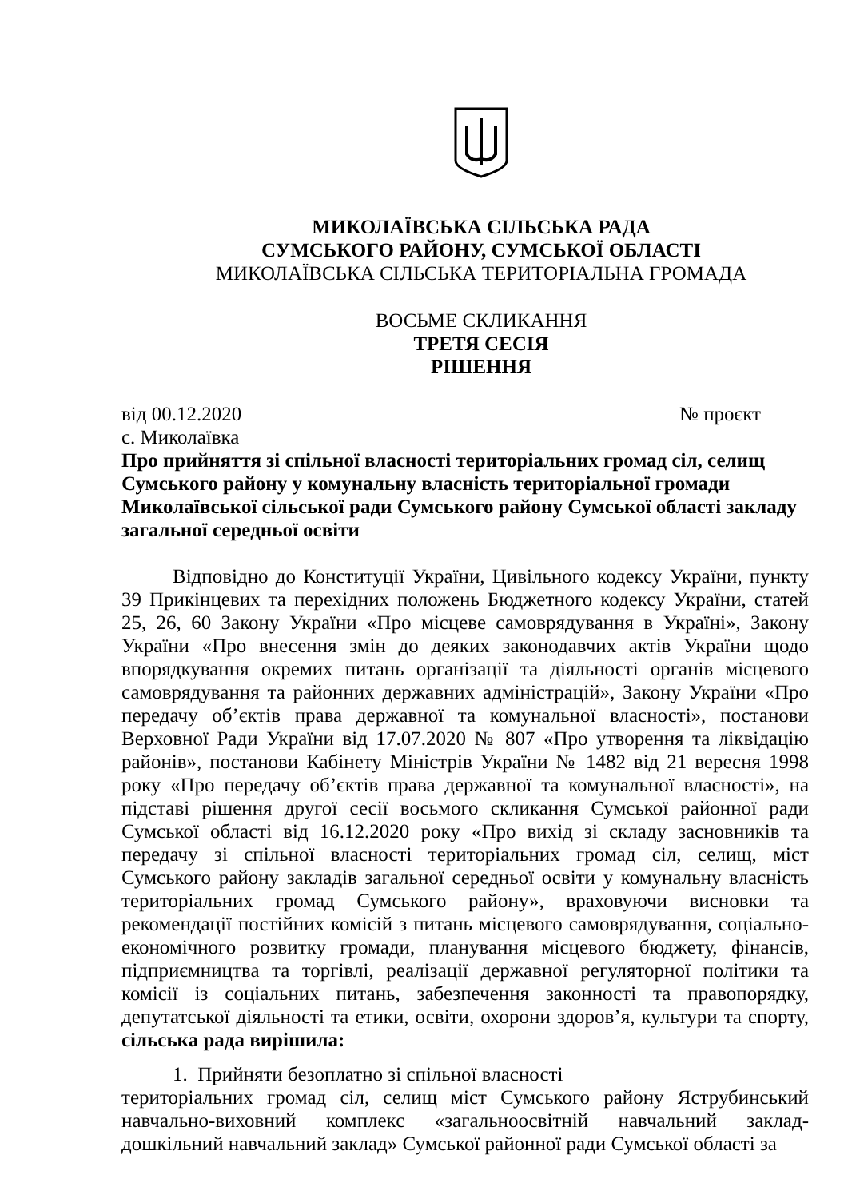МИКОЛАЇВСЬКА СІЛЬСЬКА РАДА
СУМСЬКОГО РАЙОНУ, СУМСЬКОЇ ОБЛАСТІ
МИКОЛАЇВСЬКА СІЛЬСЬКА ТЕРИТОРІАЛЬНА ГРОМАДА
ВОСЬМЕ СКЛИКАННЯ
ТРЕТЯ СЕСІЯ
РІШЕННЯ
від 00.12.2020 № проєкт
с. Миколаївка
Про прийняття зі спільної власності територіальних громад сіл, селищ Сумського району у комунальну власність територіальної громади Миколаївської сільської ради Сумського району Сумської області закладу загальної середньої освіти
Відповідно до Конституції України, Цивільного кодексу України, пункту 39 Прикінцевих та перехідних положень Бюджетного кодексу України, статей 25, 26, 60 Закону України «Про місцеве самоврядування в Україні», Закону України «Про внесення змін до деяких законодавчих актів України щодо впорядкування окремих питань організації та діяльності органів місцевого самоврядування та районних державних адміністрацій», Закону України «Про передачу об’єктів права державної та комунальної власності», постанови Верховної Ради України від 17.07.2020 № 807 «Про утворення та ліквідацію районів», постанови Кабінету Міністрів України № 1482 від 21 вересня 1998 року «Про передачу об’єктів права державної та комунальної власності», на підставі рішення другої сесії восьмого скликання Сумської районної ради Сумської області від 16.12.2020 року «Про вихід зі складу засновників та передачу зі спільної власності територіальних громад сіл, селищ, міст Сумського району закладів загальної середньої освіти у комунальну власність територіальних громад Сумського району», враховуючи висновки та рекомендації постійних комісій з питань місцевого самоврядування, соціально-економічного розвитку громади, планування місцевого бюджету, фінансів, підприємництва та торгівлі, реалізації державної регуляторної політики та комісії із соціальних питань, забезпечення законності та правопорядку, депутатської діяльності та етики, освіти, охорони здоров’я, культури та спорту, сільська рада вирішила:
1. Прийняти безоплатно зі спільної власності
територіальних громад сіл, селищ міст Сумського району Яструбинський навчально-виховний комплекс «загальноосвітній навчальний заклад-дошкільний навчальний заклад» Сумської районної ради Сумської області за